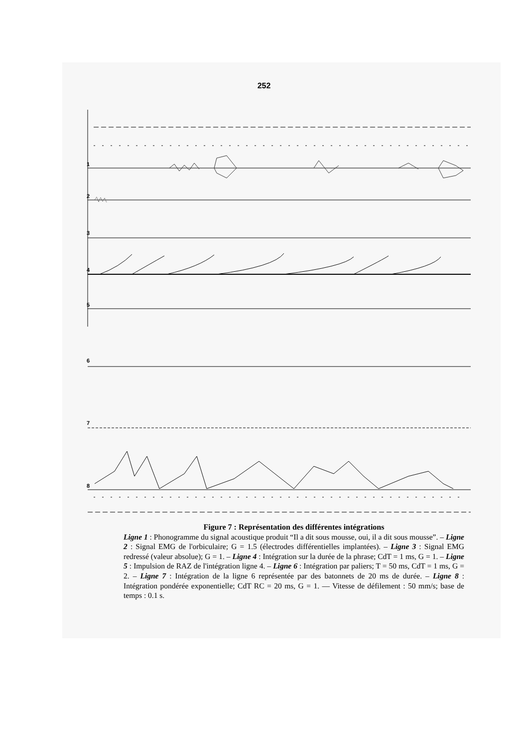252
1
2
3
4
5
6
7
8
Figure 7 : Représentation des différentes intégrations
Ligne 1 : Phonogramme du signal acoustique produit “Il a dit sous mousse, oui, il a dit sous mousse”. – Ligne 2 : Signal EMG de l'orbiculaire; G = 1.5 (électrodes différentielles implantées). – Ligne 3 : Signal EMG redressé (valeur absolue); G = 1. – Ligne 4 : Intégration sur la durée de la phrase; CdT = 1 ms, G = 1. – Ligne 5 : Impulsion de RAZ de l'intégration ligne 4. – Ligne 6 : Intégration par paliers; T = 50 ms, CdT = 1 ms, G = 2. – Ligne 7 : Intégration de la ligne 6 représentée par des batonnets de 20 ms de durée. – Ligne 8 : Intégration pondérée exponentielle; CdT RC = 20 ms, G = 1. — Vitesse de défilement : 50 mm/s; base de temps : 0.1 s.